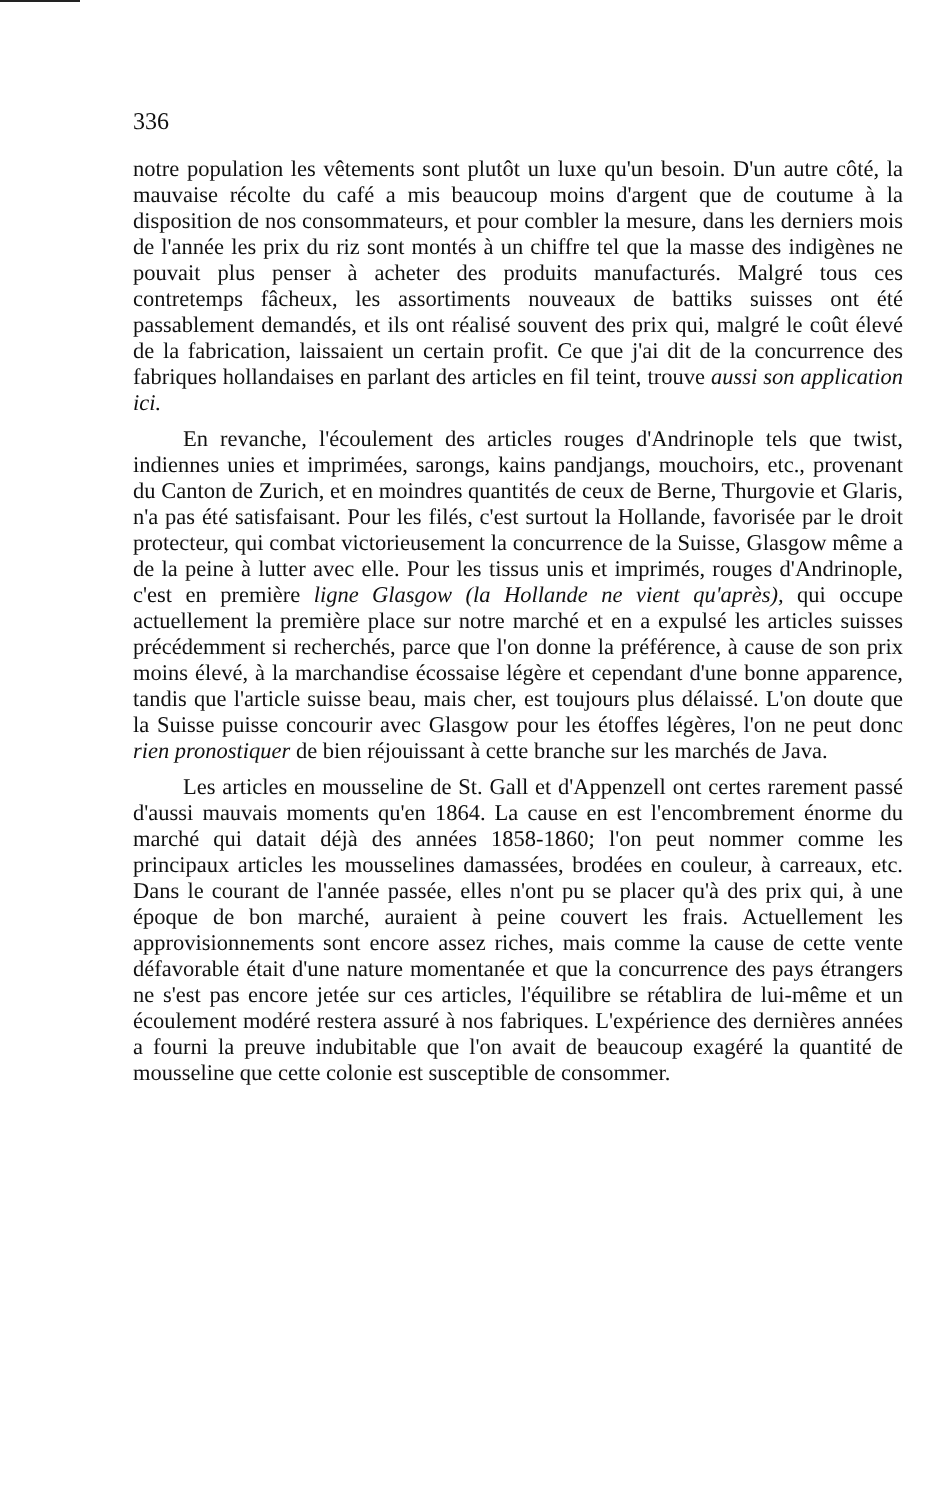336
notre population les vêtements sont plutôt un luxe qu'un besoin. D'un autre côté, la mauvaise récolte du café a mis beaucoup moins d'argent que de coutume à la disposition de nos consommateurs, et pour combler la mesure, dans les derniers mois de l'année les prix du riz sont montés à un chiffre tel que la masse des indigènes ne pouvait plus penser à acheter des produits manufacturés. Malgré tous ces contretemps fâcheux, les assortiments nouveaux de battiks suisses ont été passablement demandés, et ils ont réalisé souvent des prix qui, malgré le coût élevé de la fabrication, laissaient un certain profit. Ce que j'ai dit de la concurrence des fabriques hollandaises en parlant des articles en fil teint, trouve aussi son application ici.
En revanche, l'écoulement des articles rouges d'Andrinople tels que twist, indiennes unies et imprimées, sarongs, kains pandjangs, mouchoirs, etc., provenant du Canton de Zurich, et en moindres quantités de ceux de Berne, Thurgovie et Glaris, n'a pas été satisfaisant. Pour les filés, c'est surtout la Hollande, favorisée par le droit protecteur, qui combat victorieusement la concurrence de la Suisse, Glasgow même a de la peine à lutter avec elle. Pour les tissus unis et imprimés, rouges d'Andrinople, c'est en première ligne Glasgow (la Hollande ne vient qu'après), qui occupe actuellement la première place sur notre marché et en a expulsé les articles suisses précédemment si recherchés, parce que l'on donne la préférence, à cause de son prix moins élevé, à la marchandise écossaise légère et cependant d'une bonne apparence, tandis que l'article suisse beau, mais cher, est toujours plus délaissé. L'on doute que la Suisse puisse concourir avec Glasgow pour les étoffes légères, l'on ne peut donc rien pronostiquer de bien réjouissant à cette branche sur les marchés de Java.
Les articles en mousseline de St. Gall et d'Appenzell ont certes rarement passé d'aussi mauvais moments qu'en 1864. La cause en est l'encombrement énorme du marché qui datait déjà des années 1858-1860; l'on peut nommer comme les principaux articles les mousselines damassées, brodées en couleur, à carreaux, etc. Dans le courant de l'année passée, elles n'ont pu se placer qu'à des prix qui, à une époque de bon marché, auraient à peine couvert les frais. Actuellement les approvisionnements sont encore assez riches, mais comme la cause de cette vente défavorable était d'une nature momentanée et que la concurrence des pays étrangers ne s'est pas encore jetée sur ces articles, l'équilibre se rétablira de lui-même et un écoulement modéré restera assuré à nos fabriques. L'expérience des dernières années a fourni la preuve indubitable que l'on avait de beaucoup exagéré la quantité de mousseline que cette colonie est susceptible de consommer.